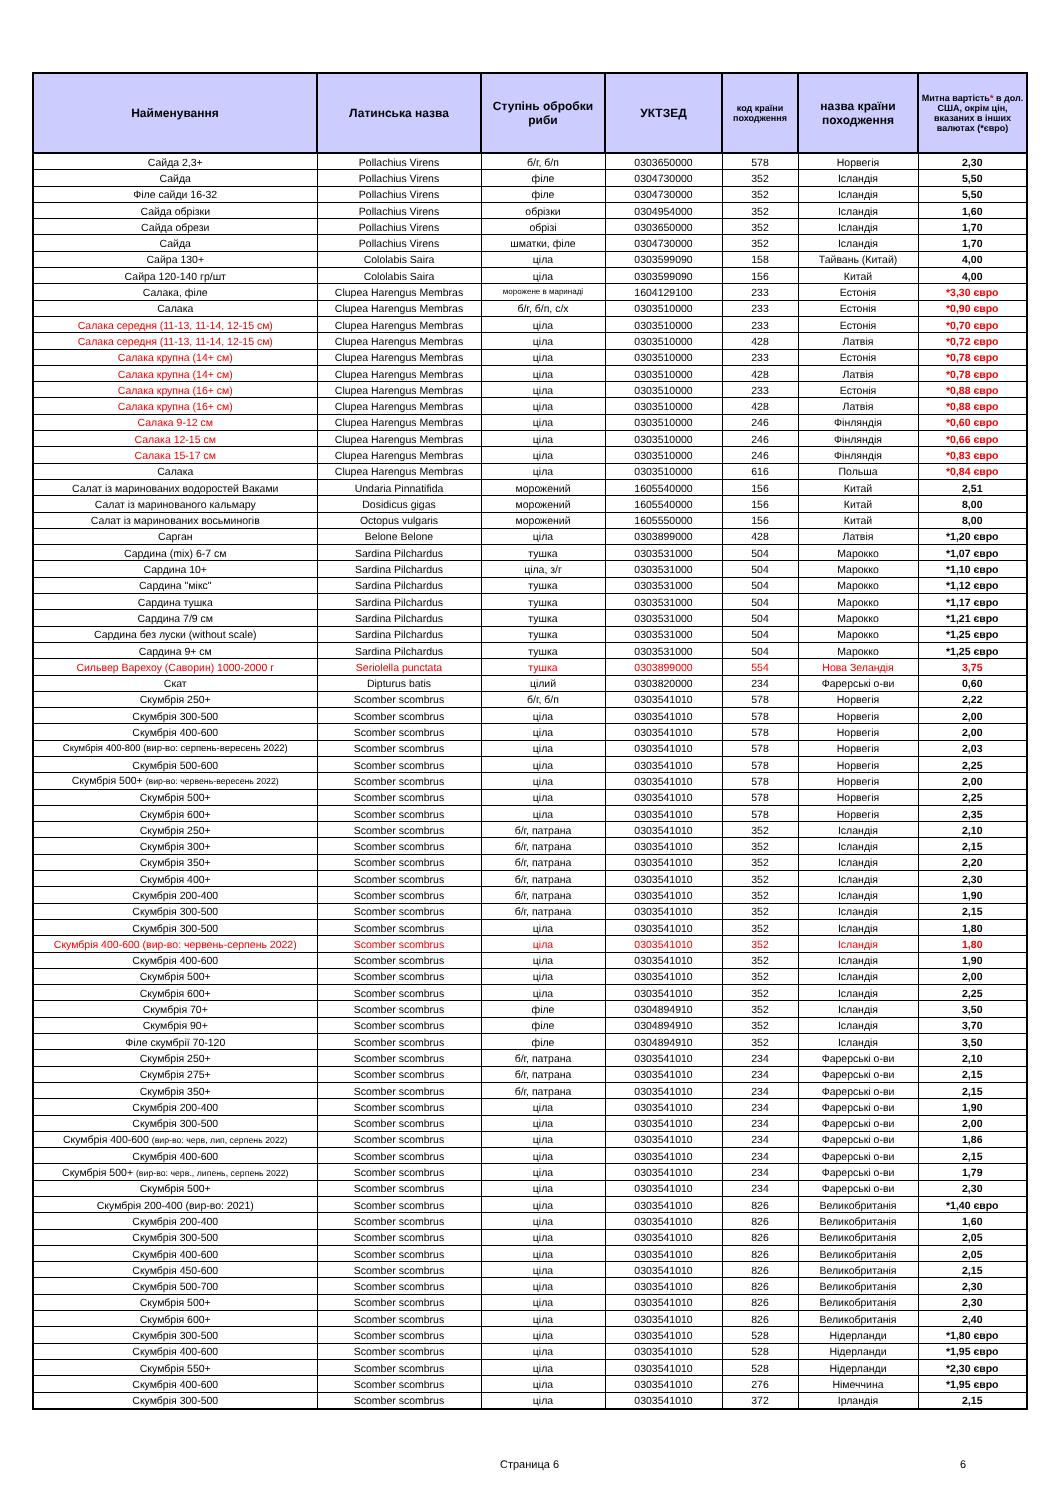| Найменування | Латинська назва | Ступінь обробки риби | УКТЗЕД | код країни походження | назва країни походження | Митна вартість * в дол. США, окрім цін, вказаних в інших валютах (*євро) |
| --- | --- | --- | --- | --- | --- | --- |
| Сайда 2,3+ | Pollachius Virens | б/г, б/п | 0303650000 | 578 | Норвегія | 2,30 |
| Сайда | Pollachius Virens | філе | 0304730000 | 352 | Ісландія | 5,50 |
| Філе сайди 16-32 | Pollachius Virens | філе | 0304730000 | 352 | Ісландія | 5,50 |
| Сайда обрізки | Pollachius Virens | обрізки | 0304954000 | 352 | Ісландія | 1,60 |
| Сайда обрези | Pollachius Virens | обрізі | 0303650000 | 352 | Ісландія | 1,70 |
| Сайда | Pollachius Virens | шматки, філе | 0304730000 | 352 | Ісландія | 1,70 |
| Сайра 130+ | Cololabis Saira | ціла | 0303599090 | 158 | Тайвань (Китай) | 4,00 |
| Сайра 120-140 гр/шт | Cololabis Saira | ціла | 0303599090 | 156 | Китай | 4,00 |
| Салака, філе | Clupea Harengus Membras | морожене в маринаді | 1604129100 | 233 | Естонія | *3,30 євро |
| Салака | Clupea Harengus Membras | б/г, б/п, с/х | 0303510000 | 233 | Естонія | *0,90 євро |
| Салака середня (11-13, 11-14, 12-15 см) | Clupea Harengus Membras | ціла | 0303510000 | 233 | Естонія | *0,70 євро |
| Салака середня (11-13, 11-14, 12-15 см) | Clupea Harengus Membras | ціла | 0303510000 | 428 | Латвія | *0,72 євро |
| Салака крупна (14+ см) | Clupea Harengus Membras | ціла | 0303510000 | 233 | Естонія | *0,78 євро |
| Салака крупна (14+ см) | Clupea Harengus Membras | ціла | 0303510000 | 428 | Латвія | *0,78 євро |
| Салака крупна (16+ см) | Clupea Harengus Membras | ціла | 0303510000 | 233 | Естонія | *0,88 євро |
| Салака крупна (16+ см) | Clupea Harengus Membras | ціла | 0303510000 | 428 | Латвія | *0,88 євро |
| Салака 9-12 см | Clupea Harengus Membras | ціла | 0303510000 | 246 | Фінляндія | *0,60 євро |
| Салака 12-15 см | Clupea Harengus Membras | ціла | 0303510000 | 246 | Фінляндія | *0,66 євро |
| Салака 15-17 см | Clupea Harengus Membras | ціла | 0303510000 | 246 | Фінляндія | *0,83 євро |
| Салака | Clupea Harengus Membras | ціла | 0303510000 | 616 | Польша | *0,84 євро |
| Салат із маринованих водоростей Ваками | Undaria Pinnatifida | морожений | 1605540000 | 156 | Китай | 2,51 |
| Салат із маринованого кальмару | Dosidicus gigas | морожений | 1605540000 | 156 | Китай | 8,00 |
| Салат із маринованих восьминогів | Octopus vulgaris | морожений | 1605550000 | 156 | Китай | 8,00 |
| Сарган | Belone Belone | ціла | 0303899000 | 428 | Латвія | *1,20 євро |
| Сардина (mix) 6-7 см | Sardina Pilchardus | тушка | 0303531000 | 504 | Марокко | *1,07 євро |
| Сардина 10+ | Sardina Pilchardus | ціла, з/г | 0303531000 | 504 | Марокко | *1,10 євро |
| Сардина "мікс" | Sardina Pilchardus | тушка | 0303531000 | 504 | Марокко | *1,12 євро |
| Сардина тушка | Sardina Pilchardus | тушка | 0303531000 | 504 | Марокко | *1,17 євро |
| Сардина 7/9 см | Sardina Pilchardus | тушка | 0303531000 | 504 | Марокко | *1,21 євро |
| Сардина без луски (without scale) | Sardina Pilchardus | тушка | 0303531000 | 504 | Марокко | *1,25 євро |
| Сардина 9+ см | Sardina Pilchardus | тушка | 0303531000 | 504 | Марокко | *1,25 євро |
| Сильвер Варехоу (Саворин) 1000-2000 г | Seriolella punctata | тушка | 0303899000 | 554 | Нова Зеландія | 3,75 |
| Скат | Dipturus batis | цілий | 0303820000 | 234 | Фарерські о-ви | 0,60 |
| Скумбрія 250+ | Scomber scombrus | б/г, б/п | 0303541010 | 578 | Норвегія | 2,22 |
| Скумбрія 300-500 | Scomber scombrus | ціла | 0303541010 | 578 | Норвегія | 2,00 |
| Скумбрія 400-600 | Scomber scombrus | ціла | 0303541010 | 578 | Норвегія | 2,00 |
| Скумбрія 400-800 (вир-во: серпень-вересень 2022) | Scomber scombrus | ціла | 0303541010 | 578 | Норвегія | 2,03 |
| Скумбрія 500-600 | Scomber scombrus | ціла | 0303541010 | 578 | Норвегія | 2,25 |
| Скумбрія 500+ (вир-во: червень-вересень 2022) | Scomber scombrus | ціла | 0303541010 | 578 | Норвегія | 2,00 |
| Скумбрія 500+ | Scomber scombrus | ціла | 0303541010 | 578 | Норвегія | 2,25 |
| Скумбрія 600+ | Scomber scombrus | ціла | 0303541010 | 578 | Норвегія | 2,35 |
| Скумбрія 250+ | Scomber scombrus | б/г, патрана | 0303541010 | 352 | Ісландія | 2,10 |
| Скумбрія 300+ | Scomber scombrus | б/г, патрана | 0303541010 | 352 | Ісландія | 2,15 |
| Скумбрія 350+ | Scomber scombrus | б/г, патрана | 0303541010 | 352 | Ісландія | 2,20 |
| Скумбрія 400+ | Scomber scombrus | б/г, патрана | 0303541010 | 352 | Ісландія | 2,30 |
| Скумбрія 200-400 | Scomber scombrus | б/г, патрана | 0303541010 | 352 | Ісландія | 1,90 |
| Скумбрія 300-500 | Scomber scombrus | б/г, патрана | 0303541010 | 352 | Ісландія | 2,15 |
| Скумбрія 300-500 | Scomber scombrus | ціла | 0303541010 | 352 | Ісландія | 1,80 |
| Скумбрія 400-600 (вир-во: червень-серпень 2022) | Scomber scombrus | ціла | 0303541010 | 352 | Ісландія | 1,80 |
| Скумбрія 400-600 | Scomber scombrus | ціла | 0303541010 | 352 | Ісландія | 1,90 |
| Скумбрія 500+ | Scomber scombrus | ціла | 0303541010 | 352 | Ісландія | 2,00 |
| Скумбрія 600+ | Scomber scombrus | ціла | 0303541010 | 352 | Ісландія | 2,25 |
| Скумбрія 70+ | Scomber scombrus | філе | 0304894910 | 352 | Ісландія | 3,50 |
| Скумбрія 90+ | Scomber scombrus | філе | 0304894910 | 352 | Ісландія | 3,70 |
| Філе скумбрії 70-120 | Scomber scombrus | філе | 0304894910 | 352 | Ісландія | 3,50 |
| Скумбрія 250+ | Scomber scombrus | б/г, патрана | 0303541010 | 234 | Фарерські о-ви | 2,10 |
| Скумбрія 275+ | Scomber scombrus | б/г, патрана | 0303541010 | 234 | Фарерські о-ви | 2,15 |
| Скумбрія 350+ | Scomber scombrus | б/г, патрана | 0303541010 | 234 | Фарерські о-ви | 2,15 |
| Скумбрія 200-400 | Scomber scombrus | ціла | 0303541010 | 234 | Фарерські о-ви | 1,90 |
| Скумбрія 300-500 | Scomber scombrus | ціла | 0303541010 | 234 | Фарерські о-ви | 2,00 |
| Скумбрія 400-600 (вир-во: черв, лип, серпень 2022) | Scomber scombrus | ціла | 0303541010 | 234 | Фарерські о-ви | 1,86 |
| Скумбрія 400-600 | Scomber scombrus | ціла | 0303541010 | 234 | Фарерські о-ви | 2,15 |
| Скумбрія 500+ (вир-во: черв., липень, серпень 2022) | Scomber scombrus | ціла | 0303541010 | 234 | Фарерські о-ви | 1,79 |
| Скумбрія 500+ | Scomber scombrus | ціла | 0303541010 | 234 | Фарерські о-ви | 2,30 |
| Скумбрія 200-400 (вир-во: 2021) | Scomber scombrus | ціла | 0303541010 | 826 | Великобританія | *1,40 євро |
| Скумбрія 200-400 | Scomber scombrus | ціла | 0303541010 | 826 | Великобританія | 1,60 |
| Скумбрія 300-500 | Scomber scombrus | ціла | 0303541010 | 826 | Великобританія | 2,05 |
| Скумбрія 400-600 | Scomber scombrus | ціла | 0303541010 | 826 | Великобританія | 2,05 |
| Скумбрія 450-600 | Scomber scombrus | ціла | 0303541010 | 826 | Великобританія | 2,15 |
| Скумбрія 500-700 | Scomber scombrus | ціла | 0303541010 | 826 | Великобританія | 2,30 |
| Скумбрія 500+ | Scomber scombrus | ціла | 0303541010 | 826 | Великобританія | 2,30 |
| Скумбрія 600+ | Scomber scombrus | ціла | 0303541010 | 826 | Великобританія | 2,40 |
| Скумбрія 300-500 | Scomber scombrus | ціла | 0303541010 | 528 | Нідерланди | *1,80 євро |
| Скумбрія 400-600 | Scomber scombrus | ціла | 0303541010 | 528 | Нідерланди | *1,95 євро |
| Скумбрія 550+ | Scomber scombrus | ціла | 0303541010 | 528 | Нідерланди | *2,30 євро |
| Скумбрія 400-600 | Scomber scombrus | ціла | 0303541010 | 276 | Німеччина | *1,95 євро |
| Скумбрія 300-500 | Scomber scombrus | ціла | 0303541010 | 372 | Ірландія | 2,15 |
Страница 6 6